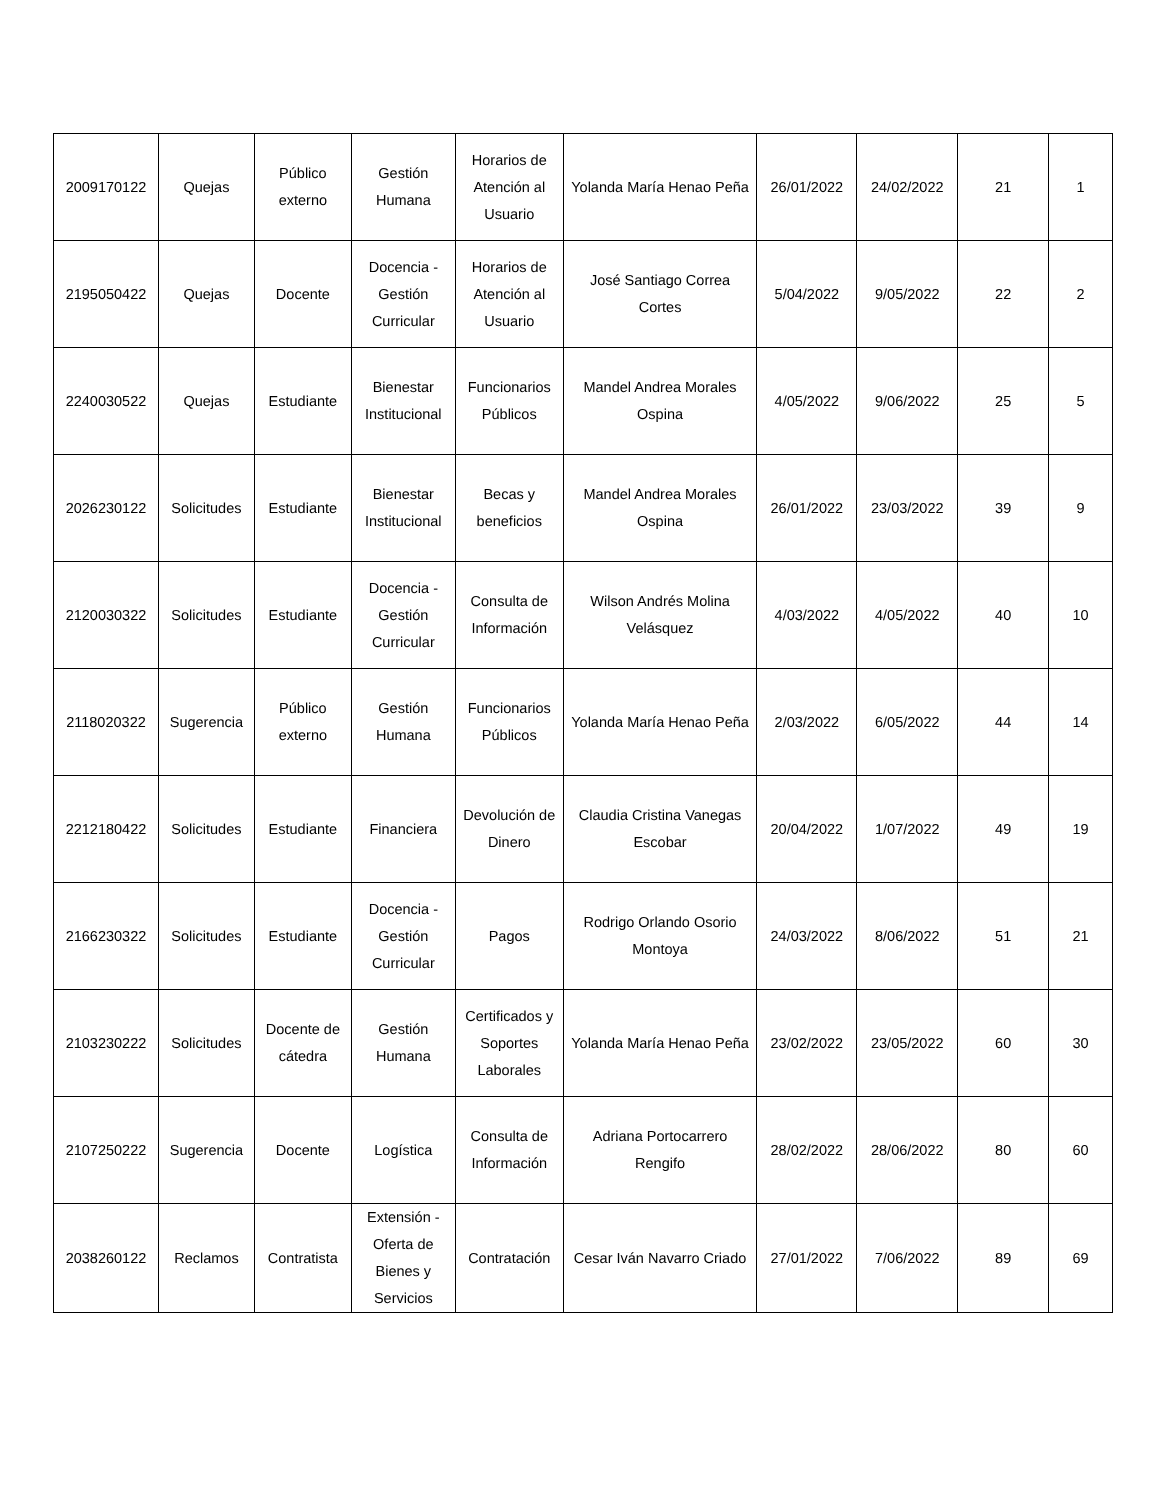| 2009170122 | Quejas | Público externo | Gestión Humana | Horarios de Atención al Usuario | Yolanda María Henao Peña | 26/01/2022 | 24/02/2022 | 21 | 1 |
| 2195050422 | Quejas | Docente | Docencia - Gestión Curricular | Horarios de Atención al Usuario | José Santiago Correa Cortes | 5/04/2022 | 9/05/2022 | 22 | 2 |
| 2240030522 | Quejas | Estudiante | Bienestar Institucional | Funcionarios Públicos | Mandel Andrea Morales Ospina | 4/05/2022 | 9/06/2022 | 25 | 5 |
| 2026230122 | Solicitudes | Estudiante | Bienestar Institucional | Becas y beneficios | Mandel Andrea Morales Ospina | 26/01/2022 | 23/03/2022 | 39 | 9 |
| 2120030322 | Solicitudes | Estudiante | Docencia - Gestión Curricular | Consulta de Información | Wilson Andrés Molina Velásquez | 4/03/2022 | 4/05/2022 | 40 | 10 |
| 2118020322 | Sugerencia | Público externo | Gestión Humana | Funcionarios Públicos | Yolanda María Henao Peña | 2/03/2022 | 6/05/2022 | 44 | 14 |
| 2212180422 | Solicitudes | Estudiante | Financiera | Devolución de Dinero | Claudia Cristina Vanegas Escobar | 20/04/2022 | 1/07/2022 | 49 | 19 |
| 2166230322 | Solicitudes | Estudiante | Docencia - Gestión Curricular | Pagos | Rodrigo Orlando Osorio Montoya | 24/03/2022 | 8/06/2022 | 51 | 21 |
| 2103230222 | Solicitudes | Docente de cátedra | Gestión Humana | Certificados y Soportes Laborales | Yolanda María Henao Peña | 23/02/2022 | 23/05/2022 | 60 | 30 |
| 2107250222 | Sugerencia | Docente | Logística | Consulta de Información | Adriana Portocarrero Rengifo | 28/02/2022 | 28/06/2022 | 80 | 60 |
| 2038260122 | Reclamos | Contratista | Extensión - Oferta de Bienes y Servicios | Contratación | Cesar Iván Navarro Criado | 27/01/2022 | 7/06/2022 | 89 | 69 |